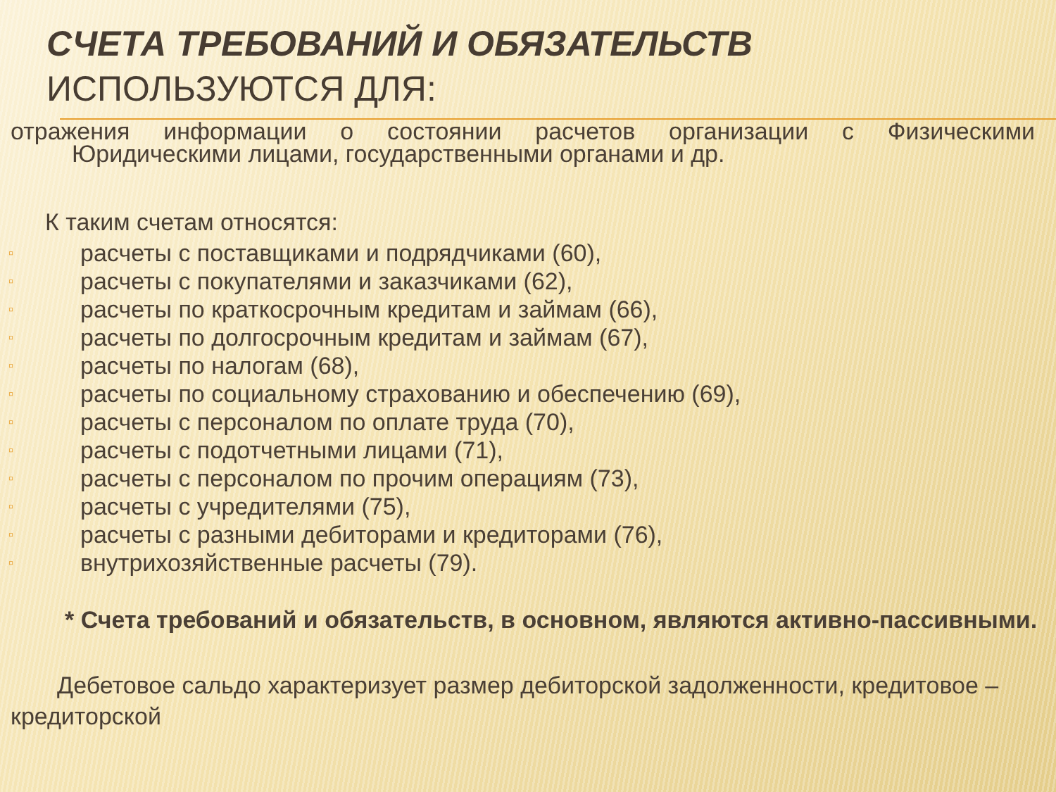СЧЕТА ТРЕБОВАНИЙ И ОБЯЗАТЕЛЬСТВ
ИСПОЛЬЗУЮТСЯ ДЛЯ:
отражения информации о состоянии расчетов организации с Физическими
Юридическими лицами, государственными органами и др.
К таким счетам относятся:
▫ расчеты с поставщиками и подрядчиками (60),
▫ расчеты с покупателями и заказчиками (62),
▫ расчеты по краткосрочным кредитам и займам (66),
▫ расчеты по долгосрочным кредитам и займам (67),
▫ расчеты по налогам (68),
▫ расчеты по социальному страхованию и обеспечению (69),
▫ расчеты с персоналом по оплате труда (70),
▫ расчеты с подотчетными лицами (71),
▫ расчеты с персоналом по прочим операциям (73),
▫ расчеты с учредителями (75),
▫ расчеты с разными дебиторами и кредиторами (76),
▫ внутрихозяйственные расчеты (79).
* Счета требований и обязательств, в основном, являются активно-пассивными.
Дебетовое сальдо характеризует размер дебиторской задолженности, кредитовое –кредиторской